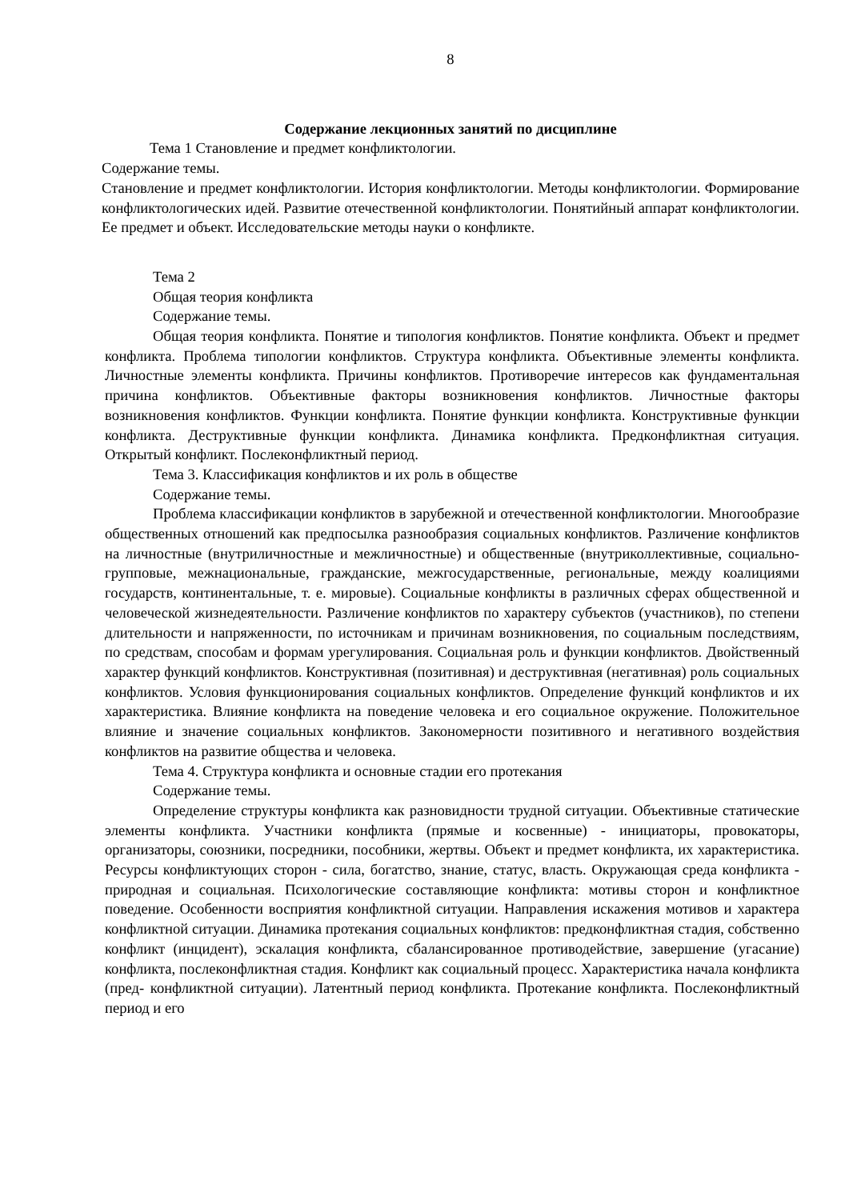8
Содержание лекционных занятий по дисциплине
Тема 1 Становление и предмет конфликтологии.
Содержание темы.
Становление и предмет конфликтологии. История конфликтологии. Методы конфликтологии. Формирование конфликтологических идей. Развитие отечественной конфликтологии. Понятийный аппарат конфликтологии. Ее предмет и объект. Исследовательские методы науки о конфликте.
Тема 2
Общая теория конфликта
Содержание темы.
Общая теория конфликта. Понятие и типология конфликтов. Понятие конфликта. Объект и предмет конфликта. Проблема типологии конфликтов. Структура конфликта. Объективные элементы конфликта. Личностные элементы конфликта. Причины конфликтов. Противоречие интересов как фундаментальная причина конфликтов. Объективные факторы возникновения конфликтов. Личностные факторы возникновения конфликтов. Функции конфликта. Понятие функции конфликта. Конструктивные функции конфликта. Деструктивные функции конфликта. Динамика конфликта. Предконфликтная ситуация. Открытый конфликт. Послеконфликтный период.
Тема 3. Классификация конфликтов и их роль в обществе
Содержание темы.
Проблема классификации конфликтов в зарубежной и отечественной конфликтологии. Многообразие общественных отношений как предпосылка разнообразия социальных конфликтов. Различение конфликтов на личностные (внутриличностные и межличностные) и общественные (внутриколлективные, социально-групповые, межнациональные, гражданские, межгосударственные, региональные, между коалициями государств, континентальные, т. е. мировые). Социальные конфликты в различных сферах общественной и человеческой жизнедеятельности. Различение конфликтов по характеру субъектов (участников), по степени длительности и напряженности, по источникам и причинам возникновения, по социальным последствиям, по средствам, способам и формам урегулирования. Социальная роль и функции конфликтов. Двойственный характер функций конфликтов. Конструктивная (позитивная) и деструктивная (негативная) роль социальных конфликтов. Условия функционирования социальных конфликтов. Определение функций конфликтов и их характеристика. Влияние конфликта на поведение человека и его социальное окружение. Положительное влияние и значение социальных конфликтов. Закономерности позитивного и негативного воздействия конфликтов на развитие общества и человека.
Тема 4. Структура конфликта и основные стадии его протекания
Содержание темы.
Определение структуры конфликта как разновидности трудной ситуации. Объективные статические элементы конфликта. Участники конфликта (прямые и косвенные) - инициаторы, провокаторы, организаторы, союзники, посредники, пособники, жертвы. Объект и предмет конфликта, их характеристика. Ресурсы конфликтующих сторон - сила, богатство, знание, статус, власть. Окружающая среда конфликта - природная и социальная. Психологические составляющие конфликта: мотивы сторон и конфликтное поведение. Особенности восприятия конфликтной ситуации. Направления искажения мотивов и характера конфликтной ситуации. Динамика протекания социальных конфликтов: предконфликтная стадия, собственно конфликт (инцидент), эскалация конфликта, сбалансированное противодействие, завершение (угасание) конфликта, послеконфликтная стадия. Конфликт как социальный процесс. Характеристика начала конфликта (пред- конфликтной ситуации). Латентный период конфликта. Протекание конфликта. Послеконфликтный период и его